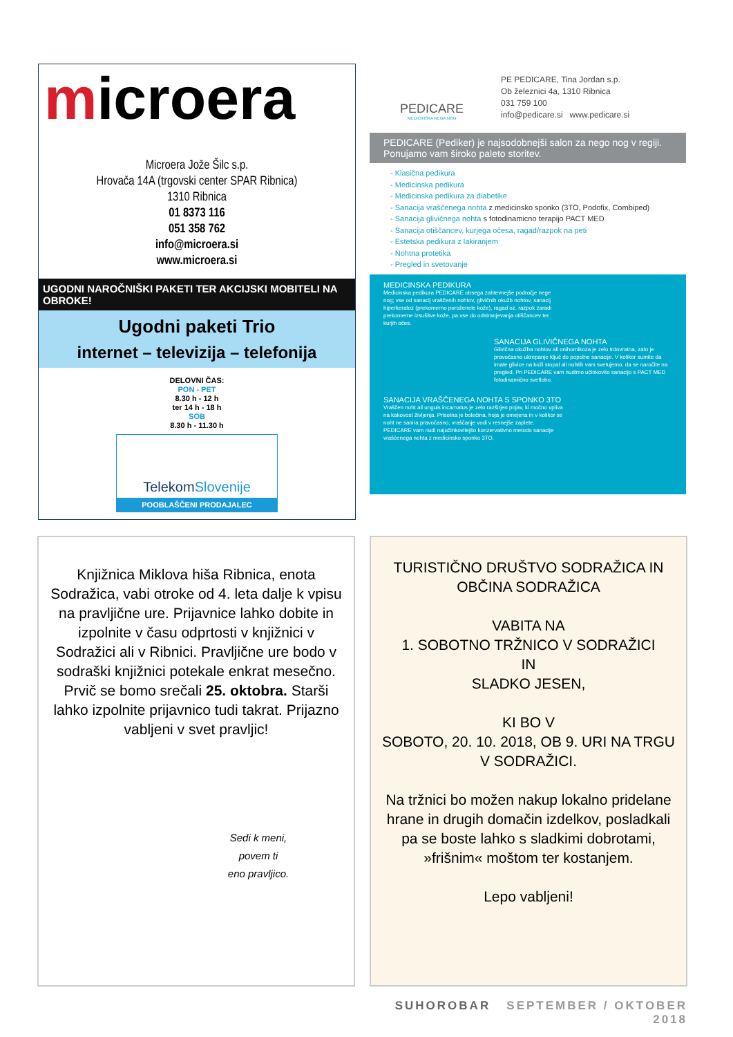microera
Microera Jože Šilc s.p.
Hrovača 14A (trgovski center SPAR Ribnica)
1310 Ribnica
01 8373 116
051 358 762
info@microera.si
www.microera.si
UGODNI NAROČNIŠKI PAKETI TER AKCIJSKI MOBITELI NA OBROKE!
Ugodni paketi Trio
internet – televizija – telefonija
DELOVNI ČAS:
PON - PET
8.30 h - 12 h
ter 14 h - 18 h
SOB
8.30 h - 11.30 h
TelekomSlovenije
POOBLAŠČENI PRODAJALEC
PEDICARE
MEDICINSKA NEGA NOG
PE PEDICARE, Tina Jordan s.p.
Ob železnici 4a, 1310 Ribnica
031 759 100
info@pedicare.si www.pedicare.si
PEDICARE (Pediker) je najsodobnejši salon za nego nog v regiji. Ponujamo vam široko paleto storitev.
- Klasična pedikura
- Medicinska pedikura
- Medicinska pedikura za diabetike
- Sanacija vraščenega nohta z medicinsko sponko (3TO, Podofix, Combiped)
- Sanacija glivičnega nohta s fotodinamicno terapijo PACT MED
- Sanacija otiščancev, kurjega očesa, ragad/razpok na peti
- Estetska pedikura z lakiranjem
- Nohtna protetika
- Pregled in svetovanje
MEDICINSKA PEDIKURA
Medicinska pedikura PEDICARE obsega zahtevnejše področje nege nog; vse od sanacij vraščenih nohtov, glivičnih okužb nohtov, sanacij hiperkeratoz (prekomerno poroženele kože), ragad oz. razpok zaradi prekomerne izsušitve kože, pa vse do odstranjevanja otiščancev ter kurjih očes.
SANACIJA GLIVIČNEGA NOHTA
Glivična okužba nohtov ali onihomikoza je zelo trdovratna, zato je pravočasno ukrepanje ključ do popolne sanacije. V kolikor sumite da imate glivice na koži stopal ali nohtih vam svetujemo, da se naročite na pregled. Pri PEDICARE vam nudimo učinkovito sanacijo s PACT MED fotodinamično svetlobo.
SANACIJA VRAŠČENEGA NOHTA S SPONKO 3TO
Vraščen noht ali unguis incarnatus je zelo razširjen pojav, ki močno vpliva na kakovost življenja. Prisotna je bolečina, hoja je omejena in v kolikor se noht ne sanira pravočasno, vraščanje vodi v resnejše zaplete. PEDICARE vam nudi najučinkovitejšo konzervativno metodo sanacije vraščenega nohta z medicinsko sponko 3TO.
Knjižnica Miklova hiša Ribnica, enota Sodražica, vabi otroke od 4. leta dalje k vpisu na pravljične ure. Prijavnice lahko dobite in izpolnite v času odprtosti v knjižnici v Sodražici ali v Ribnici. Pravljične ure bodo v sodraški knjižnici potekale enkrat mesečno. Prvič se bomo srečali 25. oktobra. Starši lahko izpolnite prijavnico tudi takrat. Prijazno vabljeni v svet pravljic!
Sedi k meni,
povem ti
eno pravljico.
TURISTIČNO DRUŠTVO SODRAŽICA IN OBČINA SODRAŽICA
VABITA NA
1. SOBOTNO TRŽNICO V SODRAŽICI
IN
SLADKO JESEN,
KI BO V
SOBOTO, 20. 10. 2018, OB 9. URI NA TRGU
V SODRAŽICI.
Na tržnici bo možen nakup lokalno pridelane hrane in drugih domačin izdelkov, posladkali pa se boste lahko s sladkimi dobrotami, »frišnim« moštom ter kostanjem.
Lepo vabljeni!
SUHOROBAR SEPTEMBER / OKTOBER 2018